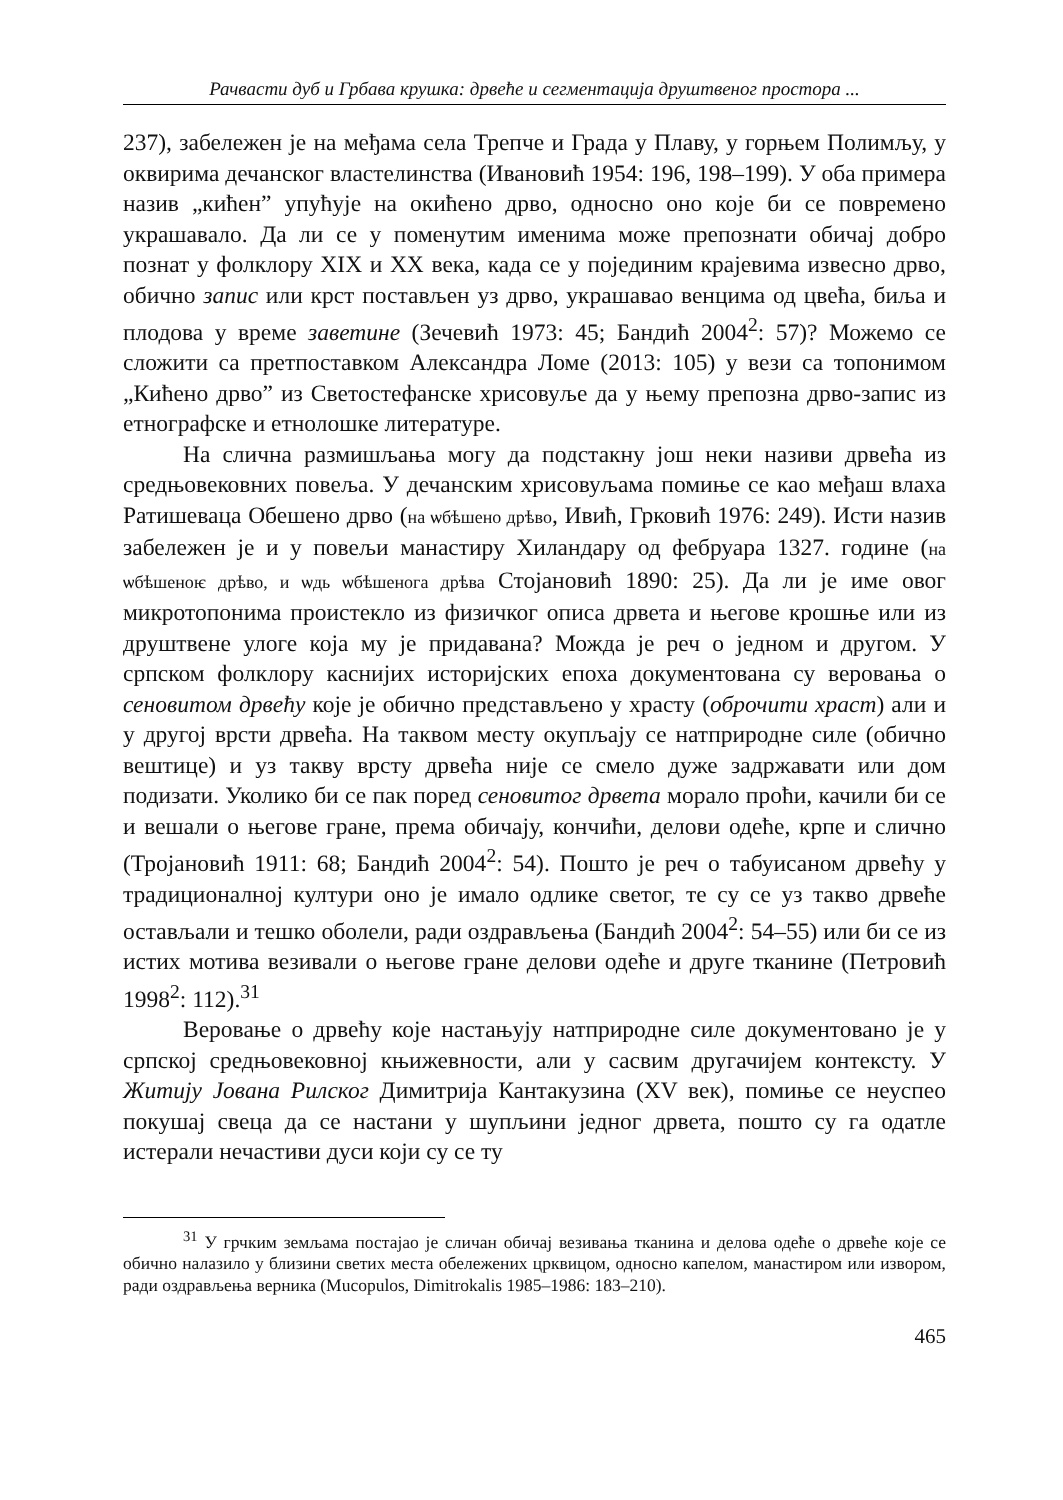Рачвасти дуб и Грбава крушка: дрвеће и сегментација друштвеног простора ...
237), забележен је на међама села Трепче и Града у Плаву, у горњем Полимљу, у оквирима дечанског властелинства (Ивановић 1954: 196, 198–199). У оба примера назив „кићен” упућује на окићено дрво, односно оно које би се повремено украшавало. Да ли се у поменутим именима може препознати обичај добро познат у фолклору XIX и XX века, када се у појединим крајевима извесно дрво, обично запис или крст постављен уз дрво, украшавао венцима од цвећа, биља и плодова у време заветине (Зечевић 1973: 45; Бандић 2004<sup>2</sup>: 57)? Можемо се сложити са претпоставком Александра Ломе (2013: 105) у вези са топонимом „Кићено дрво” из Светостефанске хрисовуље да у њему препозна дрво-запис из етнографске и етнолошке литературе.
На слична размишљања могу да подстакну још неки називи дрвећа из средњовековних повеља. У дечанским хрисовуљама помиње се као међаш влаха Ратишеваца Обешено дрво (на ѡбѣшено дрѣво, Ивић, Грковић 1976: 249). Исти назив забележен је и у повељи манастиру Хиландару од фебруара 1327. године (на ѡбѣшеноѥ дрѣво, и ѡдь ѡбѣшенога дрѣва Стојановић 1890: 25). Да ли је име овог микротопонима проистекло из физичког описа дрвета и његове крошње или из друштвене улоге која му је придавана? Можда је реч о једном и другом. У српском фолклору каснијих историјских епоха документована су веровања о сеновитом дрвећу које је обично представљено у храсту (оброчити храст) али и у другој врсти дрвећа. На таквом месту окупљају се натприродне силе (обично вештице) и уз такву врсту дрвећа није се смело дуже задржавати или дом подизати. Уколико би се пак поред сеновитог дрвета морало проћи, качили би се и вешали о његове гране, према обичају, кончићи, делови одеће, крпе и слично (Тројановић 1911: 68; Бандић 2004<sup>2</sup>: 54). Пошто је реч о табуисаном дрвећу у традиционалној култури оно је имало одлике светог, те су се уз такво дрвеће остављали и тешко оболели, ради оздрављења (Бандић 2004<sup>2</sup>: 54–55) или би се из истих мотива везивали о његове гране делови одеће и друге тканине (Петровић 1998<sup>2</sup>: 112).<sup>31</sup>
Веровање о дрвећу које настањују натприродне силе документовано је у српској средњовековној књижевности, али у сасвим другачијем контексту. У Житију Јована Рилског Димитрија Кантакузина (XV век), помиње се неуспео покушај свеца да се настани у шупљини једног дрвета, пошто су га одатле истерали нечастиви дуси који су се ту
<sup>31</sup> У грчким земљама постајао је сличан обичај везивања тканина и делова одеће о дрвеће које се обично налазило у близини светих места обележених црквицом, односно капелом, манастиром или извором, ради оздрављења верника (Mucopulos, Dimitrokalis 1985–1986: 183–210).
465